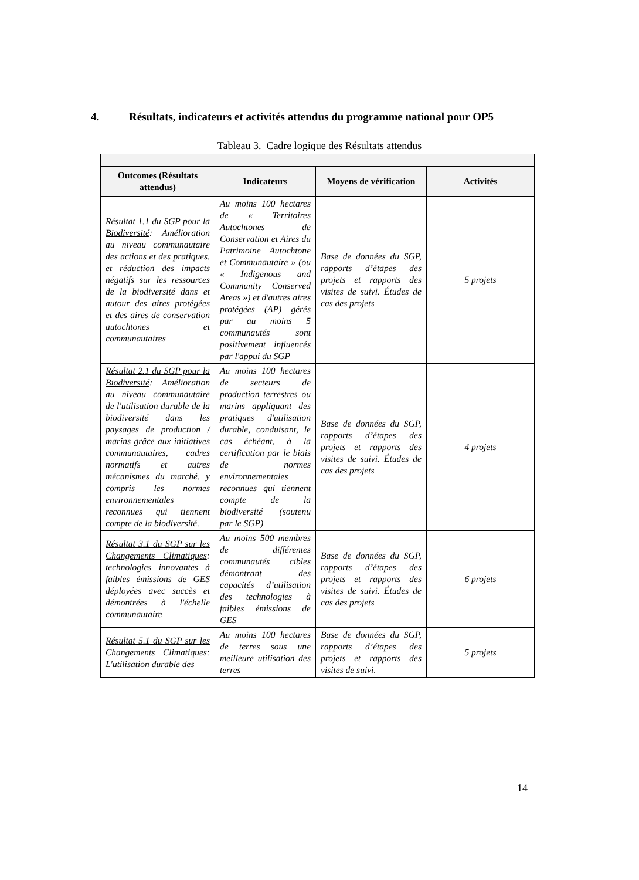4. Résultats, indicateurs et activités attendus du programme national pour OP5
Tableau 3. Cadre logique des Résultats attendus
| Outcomes (Résultats attendus) | Indicateurs | Moyens de vérification | Activités |
| --- | --- | --- | --- |
| Résultat 1.1 du SGP pour la Biodiversité : Amélioration au niveau communautaire des actions et des pratiques, et réduction des impacts négatifs sur les ressources de la biodiversité dans et autour des aires protégées et des aires de conservation autochtones et communautaires | Au moins 100 hectares de « Territoires Autochtones de Conservation et Aires du Patrimoine Autochtone et Communautaire » (ou « Indigenous and Community Conserved Areas ») et d'autres aires protégées (AP) gérés par au moins 5 communautés sont positivement influencés par l'appui du SGP | Base de données du SGP, rapports d’étapes des projets et rapports des visites de suivi. Études de cas des projets | 5 projets |
| Résultat 2.1 du SGP pour la Biodiversité : Amélioration au niveau communautaire de l'utilisation durable de la biodiversité dans les paysages de production / marins grâce aux initiatives communautaires, cadres normatifs et autres mécanismes du marché, y compris les normes environnementales reconnues qui tiennent compte de la biodiversité. | Au moins 100 hectares de secteurs de production terrestres ou marins appliquant des pratiques d'utilisation durable, conduisant, le cas échéant, à la certification par le biais de normes environnementales reconnues qui tiennent compte de la biodiversité (soutenu par le SGP) | Base de données du SGP, rapports d’étapes des projets et rapports des visites de suivi. Études de cas des projets | 4 projets |
| Résultat 3.1 du SGP sur les Changements Climatiques : technologies innovantes à faibles émissions de GES déployées avec succès et démontrées à l'échelle communautaire | Au moins 500 membres de différentes communautés cibles démontrant des capacités d’utilisation des technologies à faibles émissions de GES | Base de données du SGP, rapports d’étapes des projets et rapports des visites de suivi. Études de cas des projets | 6 projets |
| Résultat 5.1 du SGP sur les Changements Climatiques : L'utilisation durable des | Au moins 100 hectares de terres sous une meilleure utilisation des terres | Base de données du SGP, rapports d’étapes des projets et rapports des visites de suivi. | 5 projets |
14